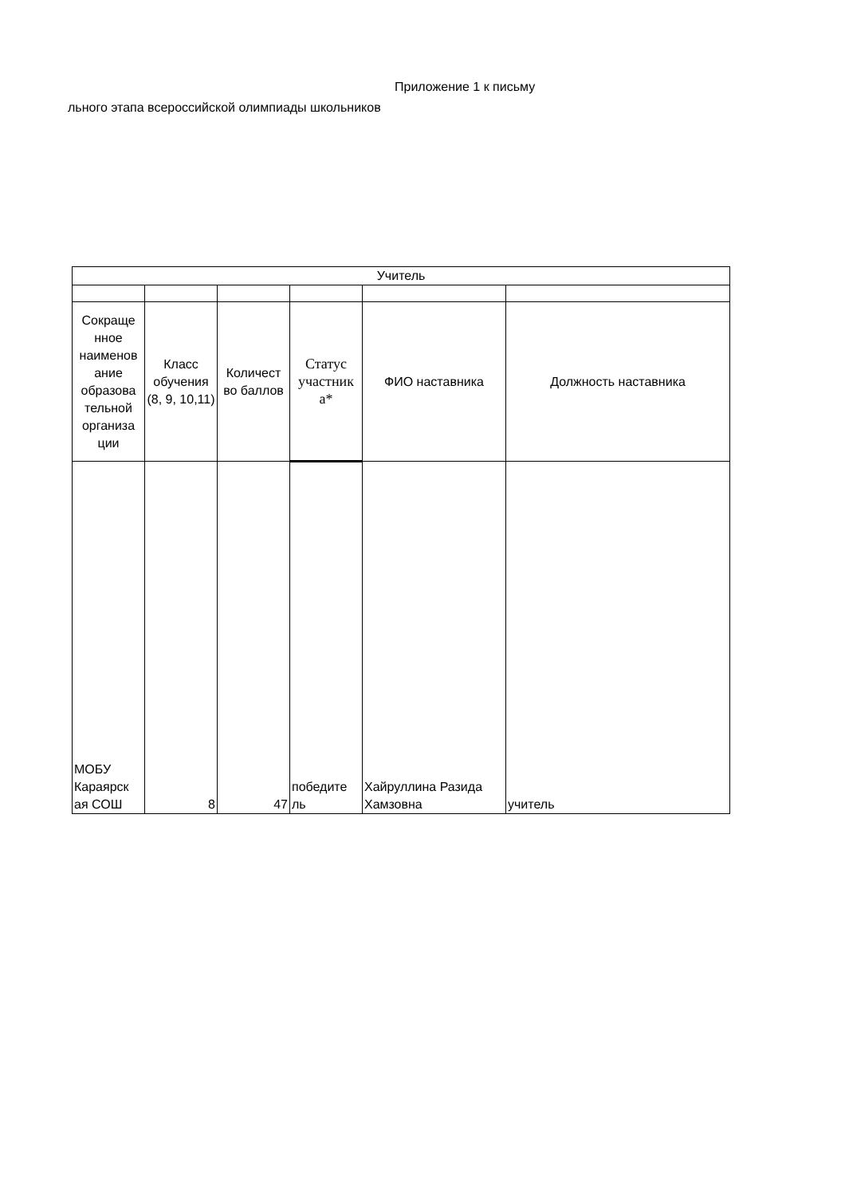Приложение 1 к письму
льного этапа всероссийской олимпиады школьников
| Учитель | | | | | |
| --- | --- | --- | --- | --- | --- |
| Сокраще нное наименов ание образова тельной организа ции | Класс обучения (8, 9, 10,11) | Количест во баллов | Статус участник а* | ФИО наставника | Должность наставника |
| МОБУ Караярск ая СОШ | 8 | 47 | победите ль | Хайруллина Разида Хамзовна | учитель |